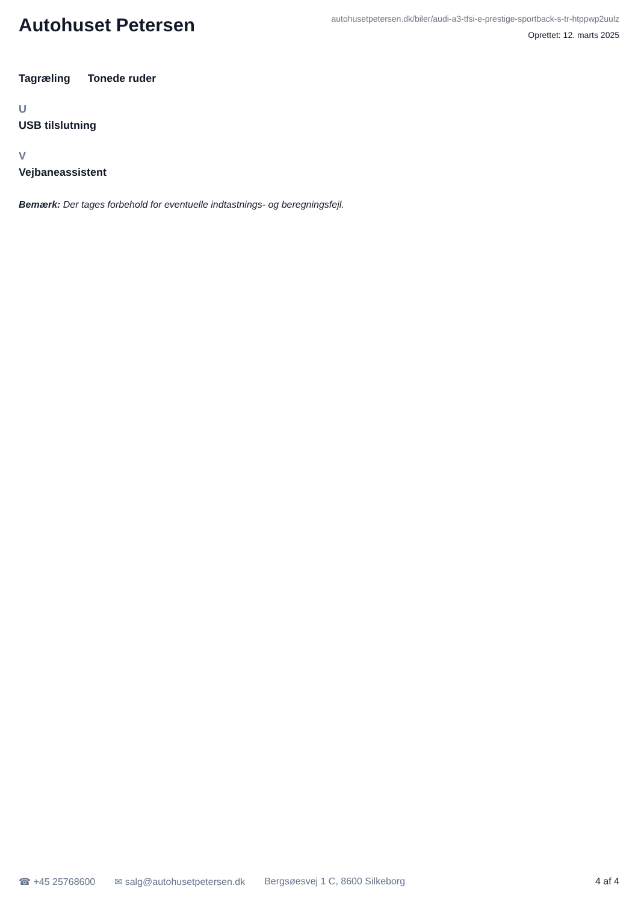Autohuset Petersen
autohusetpetersen.dk/biler/audi-a3-tfsi-e-prestige-sportback-s-tr-htppwp2uulz
Oprettet: 12. marts 2025
Tagræling Tonede ruder
U
USB tilslutning
V
Vejbaneassistent
Bemærk: Der tages forbehold for eventuelle indtastnings- og beregningsfejl.
☎ +45 25768600 ✉ salg@autohusetpetersen.dk Bergsøesvej 1 C, 8600 Silkeborg 4 af 4